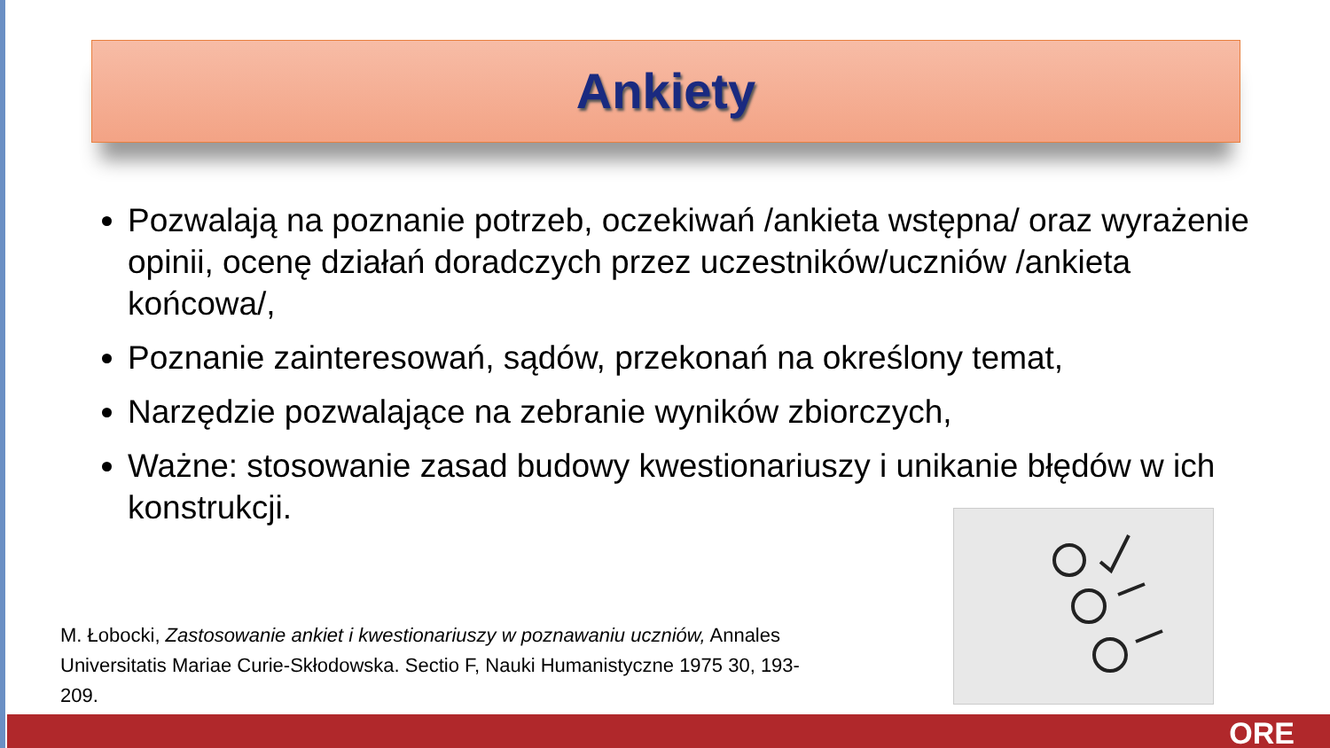Ankiety
Pozwalają na poznanie potrzeb, oczekiwań /ankieta wstępna/ oraz wyrażenie opinii, ocenę działań doradczych przez uczestników/uczniów /ankieta końcowa/,
Poznanie zainteresowań, sądów, przekonań na określony temat,
Narzędzie pozwalające na zebranie wyników zbiorczych,
Ważne: stosowanie zasad budowy kwestionariuszy i unikanie błędów w ich konstrukcji.
M. Łobocki, Zastosowanie ankiet i kwestionariuszy w poznawaniu uczniów, Annales Universitatis Mariae Curie-Skłodowska. Sectio F, Nauki Humanistyczne 1975 30, 193-209.
ORE